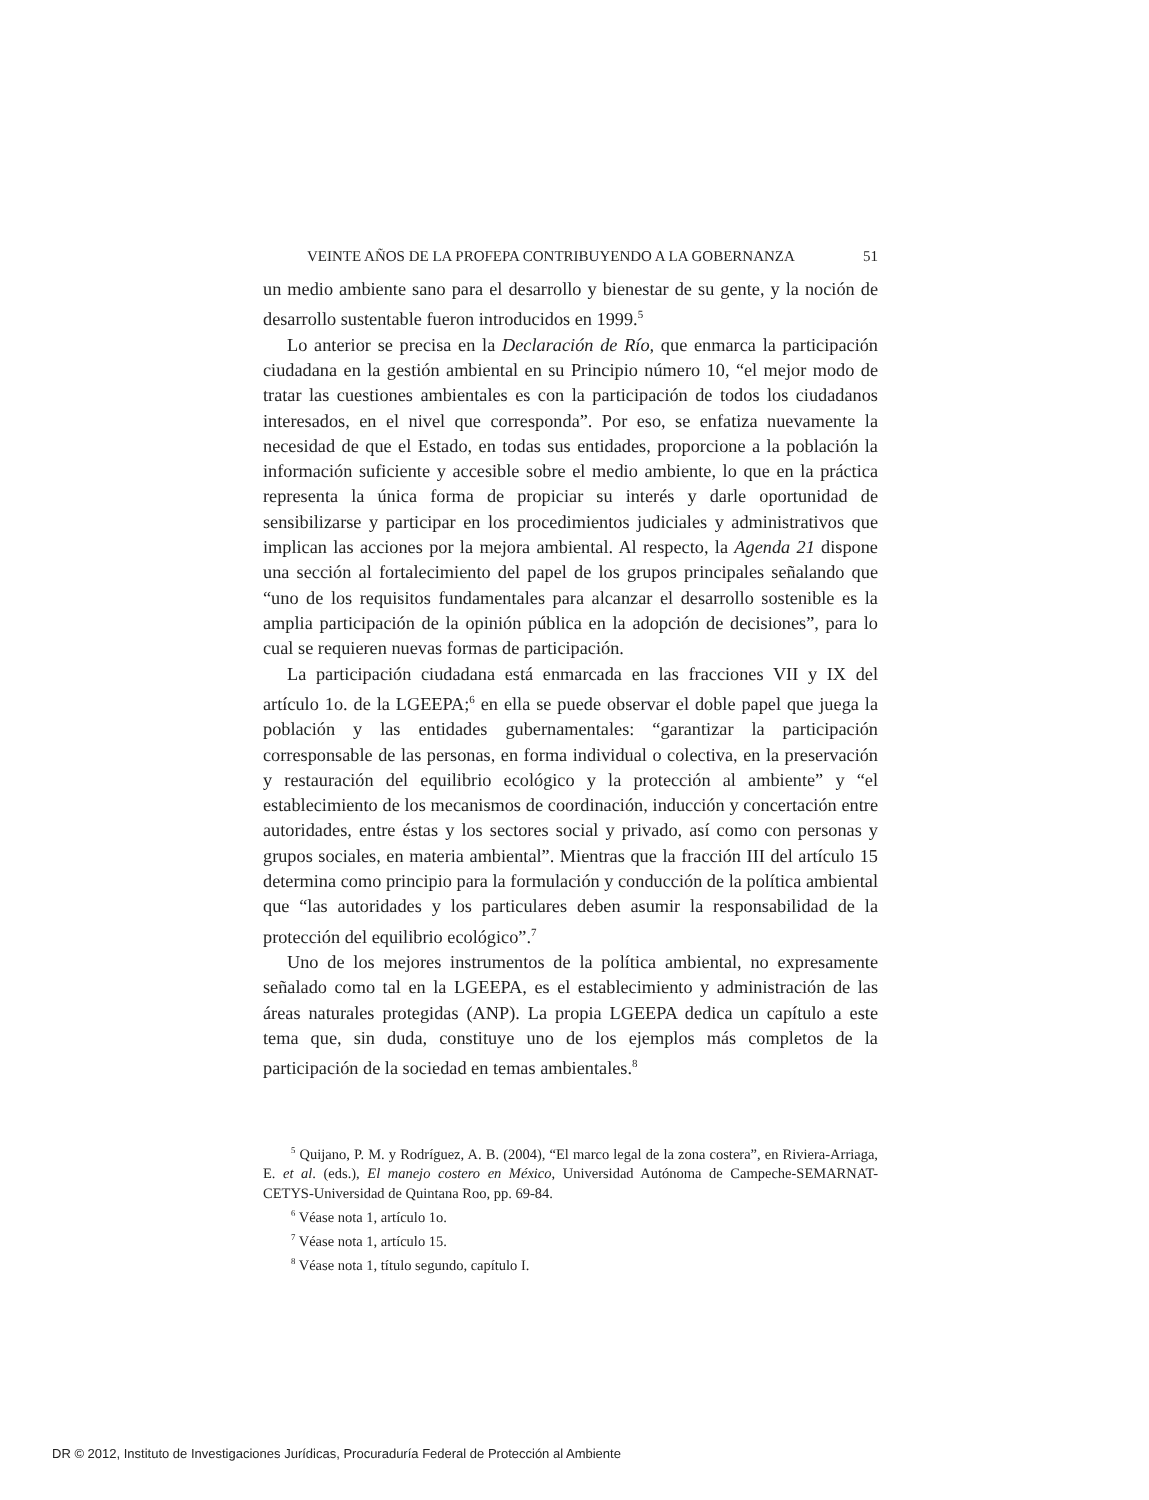VEINTE AÑOS DE LA PROFEPA CONTRIBUYENDO A LA GOBERNANZA 51
un medio ambiente sano para el desarrollo y bienestar de su gente, y la noción de desarrollo sustentable fueron introducidos en 1999.<sup>5</sup>
Lo anterior se precisa en la Declaración de Río, que enmarca la participación ciudadana en la gestión ambiental en su Principio número 10, “el mejor modo de tratar las cuestiones ambientales es con la participación de todos los ciudadanos interesados, en el nivel que corresponda”. Por eso, se enfatiza nuevamente la necesidad de que el Estado, en todas sus entidades, proporcione a la población la información suficiente y accesible sobre el medio ambiente, lo que en la práctica representa la única forma de propiciar su interés y darle oportunidad de sensibilizarse y participar en los procedimientos judiciales y administrativos que implican las acciones por la mejora ambiental. Al respecto, la Agenda 21 dispone una sección al fortalecimiento del papel de los grupos principales señalando que “uno de los requisitos fundamentales para alcanzar el desarrollo sostenible es la amplia participación de la opinión pública en la adopción de decisiones”, para lo cual se requieren nuevas formas de participación.
La participación ciudadana está enmarcada en las fracciones VII y IX del artículo 1o. de la LGEEPA;<sup>6</sup> en ella se puede observar el doble papel que juega la población y las entidades gubernamentales: “garantizar la participación corresponsable de las personas, en forma individual o colectiva, en la preservación y restauración del equilibrio ecológico y la protección al ambiente” y “el establecimiento de los mecanismos de coordinación, inducción y concertación entre autoridades, entre éstas y los sectores social y privado, así como con personas y grupos sociales, en materia ambiental”. Mientras que la fracción III del artículo 15 determina como principio para la formulación y conducción de la política ambiental que “las autoridades y los particulares deben asumir la responsabilidad de la protección del equilibrio ecológico”.<sup>7</sup>
Uno de los mejores instrumentos de la política ambiental, no expresamente señalado como tal en la LGEEPA, es el establecimiento y administración de las áreas naturales protegidas (ANP). La propia LGEEPA dedica un capítulo a este tema que, sin duda, constituye uno de los ejemplos más completos de la participación de la sociedad en temas ambientales.<sup>8</sup>
<sup>5</sup> Quijano, P. M. y Rodríguez, A. B. (2004), “El marco legal de la zona costera”, en Riviera-Arriaga, E. et al. (eds.), El manejo costero en México, Universidad Autónoma de Campeche-SEMARNAT-CETYS-Universidad de Quintana Roo, pp. 69-84.
<sup>6</sup> Véase nota 1, artículo 1o.
<sup>7</sup> Véase nota 1, artículo 15.
<sup>8</sup> Véase nota 1, título segundo, capítulo I.
DR © 2012, Instituto de Investigaciones Jurídicas, Procuraduría Federal de Protección al Ambiente